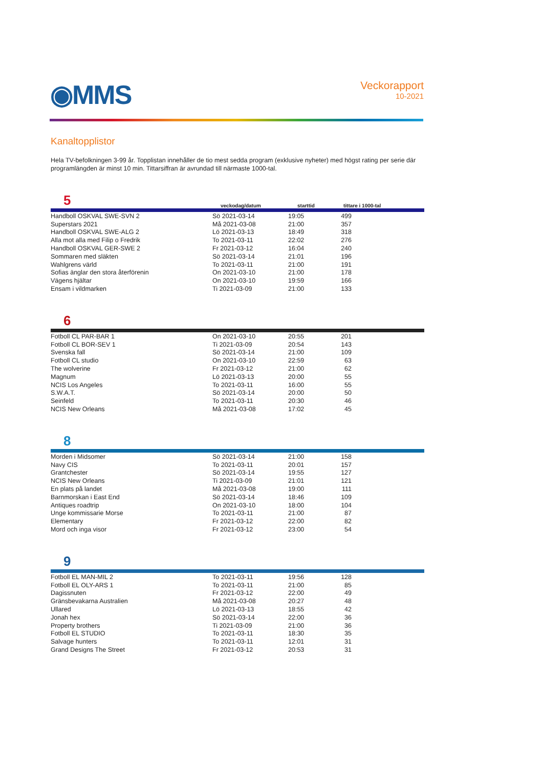◉MMS
Veckorapport
10-2021
Kanaltopplistor
Hela TV-befolkningen 3-99 år. Topplistan innehåller de tio mest sedda program (exklusive nyheter) med högst rating per serie där programlängden är minst 10 min. Tittarsiffran är avrundad till närmaste 1000-tal.
5 veckodag/datum starttid tittare i 1000-tal
| Handboll OSKVAL SWE-SVN 2 | Sö 2021-03-14 | 19:05 | 499 |
| Superstars 2021 | Må 2021-03-08 | 21:00 | 357 |
| Handboll OSKVAL SWE-ALG 2 | Lö 2021-03-13 | 18:49 | 318 |
| Alla mot alla med Filip o Fredrik | To 2021-03-11 | 22:02 | 276 |
| Handboll OSKVAL GER-SWE 2 | Fr 2021-03-12 | 16:04 | 240 |
| Sommaren med släkten | Sö 2021-03-14 | 21:01 | 196 |
| Wahlgrens värld | To 2021-03-11 | 21:00 | 191 |
| Sofias änglar den stora återförenin | On 2021-03-10 | 21:00 | 178 |
| Vägens hjältar | On 2021-03-10 | 19:59 | 166 |
| Ensam i vildmarken | Ti 2021-03-09 | 21:00 | 133 |
6
| Fotboll CL PAR-BAR 1 | On 2021-03-10 | 20:55 | 201 |
| Fotboll CL BOR-SEV 1 | Ti 2021-03-09 | 20:54 | 143 |
| Svenska fall | Sö 2021-03-14 | 21:00 | 109 |
| Fotboll CL studio | On 2021-03-10 | 22:59 | 63 |
| The wolverine | Fr 2021-03-12 | 21:00 | 62 |
| Magnum | Lö 2021-03-13 | 20:00 | 55 |
| NCIS Los Angeles | To 2021-03-11 | 16:00 | 55 |
| S.W.A.T. | Sö 2021-03-14 | 20:00 | 50 |
| Seinfeld | To 2021-03-11 | 20:30 | 46 |
| NCIS New Orleans | Må 2021-03-08 | 17:02 | 45 |
8
| Morden i Midsomer | Sö 2021-03-14 | 21:00 | 158 |
| Navy CIS | To 2021-03-11 | 20:01 | 157 |
| Grantchester | Sö 2021-03-14 | 19:55 | 127 |
| NCIS New Orleans | Ti 2021-03-09 | 21:01 | 121 |
| En plats på landet | Må 2021-03-08 | 19:00 | 111 |
| Barnmorskan i East End | Sö 2021-03-14 | 18:46 | 109 |
| Antiques roadtrip | On 2021-03-10 | 18:00 | 104 |
| Unge kommissarie Morse | To 2021-03-11 | 21:00 | 87 |
| Elementary | Fr 2021-03-12 | 22:00 | 82 |
| Mord och inga visor | Fr 2021-03-12 | 23:00 | 54 |
9
| Fotboll EL MAN-MIL 2 | To 2021-03-11 | 19:56 | 128 |
| Fotboll EL OLY-ARS 1 | To 2021-03-11 | 21:00 | 85 |
| Dagissnuten | Fr 2021-03-12 | 22:00 | 49 |
| Gränsbevakarna Australien | Må 2021-03-08 | 20:27 | 48 |
| Ullared | Lö 2021-03-13 | 18:55 | 42 |
| Jonah hex | Sö 2021-03-14 | 22:00 | 36 |
| Property brothers | Ti 2021-03-09 | 21:00 | 36 |
| Fotboll EL STUDIO | To 2021-03-11 | 18:30 | 35 |
| Salvage hunters | To 2021-03-11 | 12:01 | 31 |
| Grand Designs The Street | Fr 2021-03-12 | 20:53 | 31 |